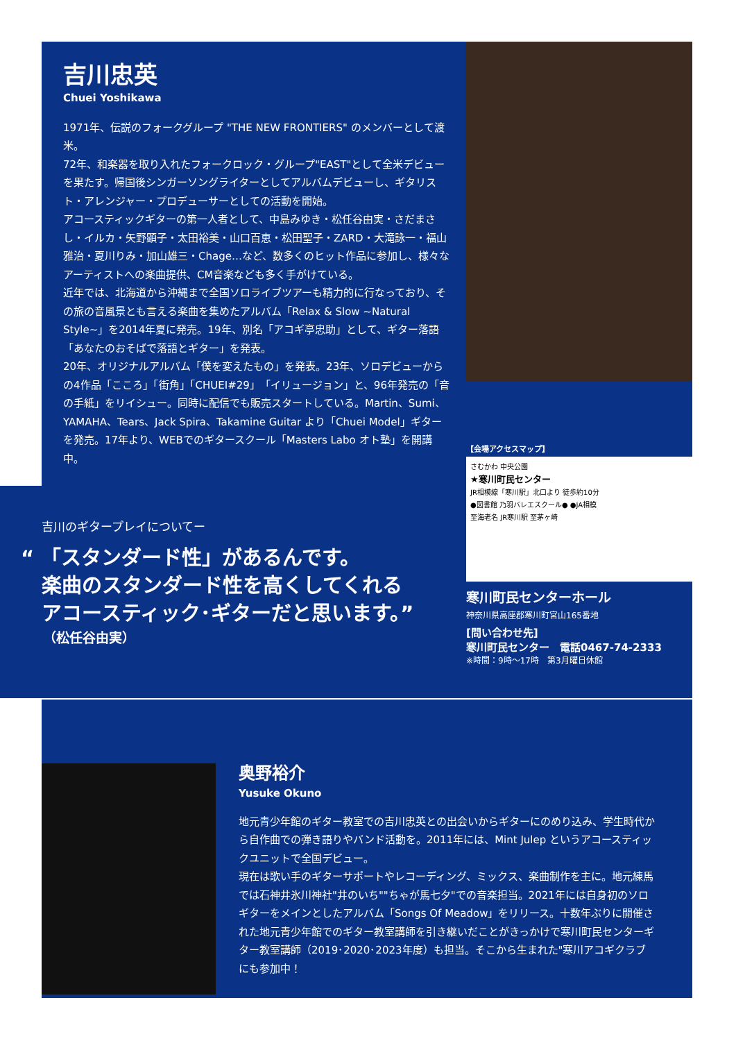吉川忠英
Chuei Yoshikawa
1971年、伝説のフォークグループ "THE NEW FRONTIERS" のメンバーとして渡米。
72年、和楽器を取り入れたフォークロック・グループ"EAST"として全米デビューを果たす。帰国後シンガーソングライターとしてアルバムデビューし、ギタリスト・アレンジャー・プロデューサーとしての活動を開始。
アコースティックギターの第一人者として、中島みゆき・松任谷由実・さだまさし・イルカ・矢野顕子・太田裕美・山口百恵・松田聖子・ZARD・大滝詠一・福山雅治・夏川りみ・加山雄三・Chage…など、数多くのヒット作品に参加し、様々なアーティストへの楽曲提供、CM音楽なども多く手がけている。
近年では、北海道から沖縄まで全国ソロライブツアーも精力的に行なっており、その旅の音風景とも言える楽曲を集めたアルバム「Relax & Slow ~Natural Style~」を2014年夏に発売。19年、別名「アコギ亭忠助」として、ギター落語「あなたのおそばで落語とギター」を発表。
20年、オリジナルアルバム「僕を変えたもの」を発表。23年、ソロデビューからの4作品「こころ」「街角」「CHUEI#29」「イリュージョン」と、96年発売の「音の手紙」をリイシュー。同時に配信でも販売スタートしている。Martin、Sumi、YAMAHA、Tears、Jack Spira、Takamine Guitar より「Chuei Model」ギターを発売。17年より、WEBでのギタースクール「Masters Labo オト塾」を開講中。
吉川のギタープレイについてー
“ 「スタンダード性」があるんです。
楽曲のスタンダード性を高くしてくれる
アコースティック･ギターだと思います。”
（松任谷由実）
【会場アクセスマップ】
さむかわ 中央公園
★寒川町民センター
JR相模線「寒川駅」北口より 徒歩約10分
●図書館 乃羽バレエスクール● ●JA相模
至海老名 JR寒川駅 至茅ヶ崎
寒川町民センターホール
神奈川県高座郡寒川町宮山165番地
[問い合わせ先]
寒川町民センター　電話0467-74-2333
※時間：9時～17時　第3月曜日休館
奥野裕介
Yusuke Okuno
地元青少年館のギター教室での吉川忠英との出会いからギターにのめり込み、学生時代から自作曲での弾き語りやバンド活動を。2011年には、Mint Julep というアコースティックユニットで全国デビュー。
現在は歌い手のギターサポートやレコーディング、ミックス、楽曲制作を主に。地元練馬では石神井氷川神社"井のいち""ちゃが馬七夕"での音楽担当。2021年には自身初のソロギターをメインとしたアルバム「Songs Of Meadow」をリリース。十数年ぶりに開催された地元青少年館でのギター教室講師を引き継いだことがきっかけで寒川町民センターギター教室講師（2019･2020･2023年度）も担当。そこから生まれた"寒川アコギクラブにも参加中！